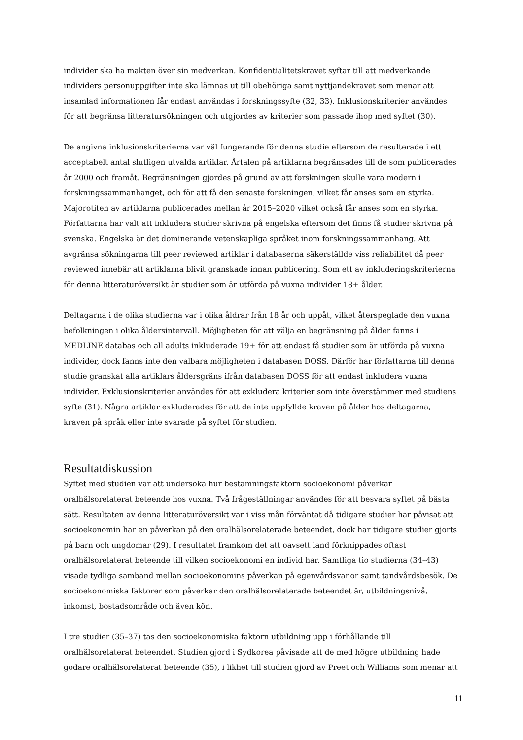individer ska ha makten över sin medverkan. Konfidentialitetskravet syftar till att medverkande individers personuppgifter inte ska lämnas ut till obehöriga samt nyttjandekravet som menar att insamlad informationen får endast användas i forskningssyfte (32, 33). Inklusionskriterier användes för att begränsa litteratursökningen och utgjordes av kriterier som passade ihop med syftet (30).
De angivna inklusionskriterierna var väl fungerande för denna studie eftersom de resulterade i ett acceptabelt antal slutligen utvalda artiklar. Årtalen på artiklarna begränsades till de som publicerades år 2000 och framåt. Begränsningen gjordes på grund av att forskningen skulle vara modern i forskningssammanhanget, och för att få den senaste forskningen, vilket får anses som en styrka. Majorotiten av artiklarna publicerades mellan år 2015–2020 vilket också får anses som en styrka. Författarna har valt att inkludera studier skrivna på engelska eftersom det finns få studier skrivna på svenska. Engelska är det dominerande vetenskapliga språket inom forskningssammanhang. Att avgränsa sökningarna till peer reviewed artiklar i databaserna säkerställde viss reliabilitet då peer reviewed innebär att artiklarna blivit granskade innan publicering. Som ett av inkluderingskriterierna för denna litteraturöversikt är studier som är utförda på vuxna individer 18+ ålder.
Deltagarna i de olika studierna var i olika åldrar från 18 år och uppåt, vilket återspeglade den vuxna befolkningen i olika åldersintervall. Möjligheten för att välja en begränsning på ålder fanns i MEDLINE databas och all adults inkluderade 19+ för att endast få studier som är utförda på vuxna individer, dock fanns inte den valbara möjligheten i databasen DOSS. Därför har författarna till denna studie granskat alla artiklars åldersgräns ifrån databasen DOSS för att endast inkludera vuxna individer. Exklusionskriterier användes för att exkludera kriterier som inte överstämmer med studiens syfte (31). Några artiklar exkluderades för att de inte uppfyllde kraven på ålder hos deltagarna, kraven på språk eller inte svarade på syftet för studien.
Resultatdiskussion
Syftet med studien var att undersöka hur bestämningsfaktorn socioekonomi påverkar oralhälsorelaterat beteende hos vuxna. Två frågeställningar användes för att besvara syftet på bästa sätt. Resultaten av denna litteraturöversikt var i viss mån förväntat då tidigare studier har påvisat att socioekonomin har en påverkan på den oralhälsorelaterade beteendet, dock har tidigare studier gjorts på barn och ungdomar (29). I resultatet framkom det att oavsett land förknippades oftast oralhälsorelaterat beteende till vilken socioekonomi en individ har. Samtliga tio studierna (34–43) visade tydliga samband mellan socioekonomins påverkan på egenvårdsvanor samt tandvårdsbesök. De socioekonomiska faktorer som påverkar den oralhälsorelaterade beteendet är, utbildningsnivå, inkomst, bostadsområde och även kön.
I tre studier (35–37) tas den socioekonomiska faktorn utbildning upp i förhållande till oralhälsorelaterat beteendet. Studien gjord i Sydkorea påvisade att de med högre utbildning hade godare oralhälsorelaterat beteende (35), i likhet till studien gjord av Preet och Williams som menar att
11